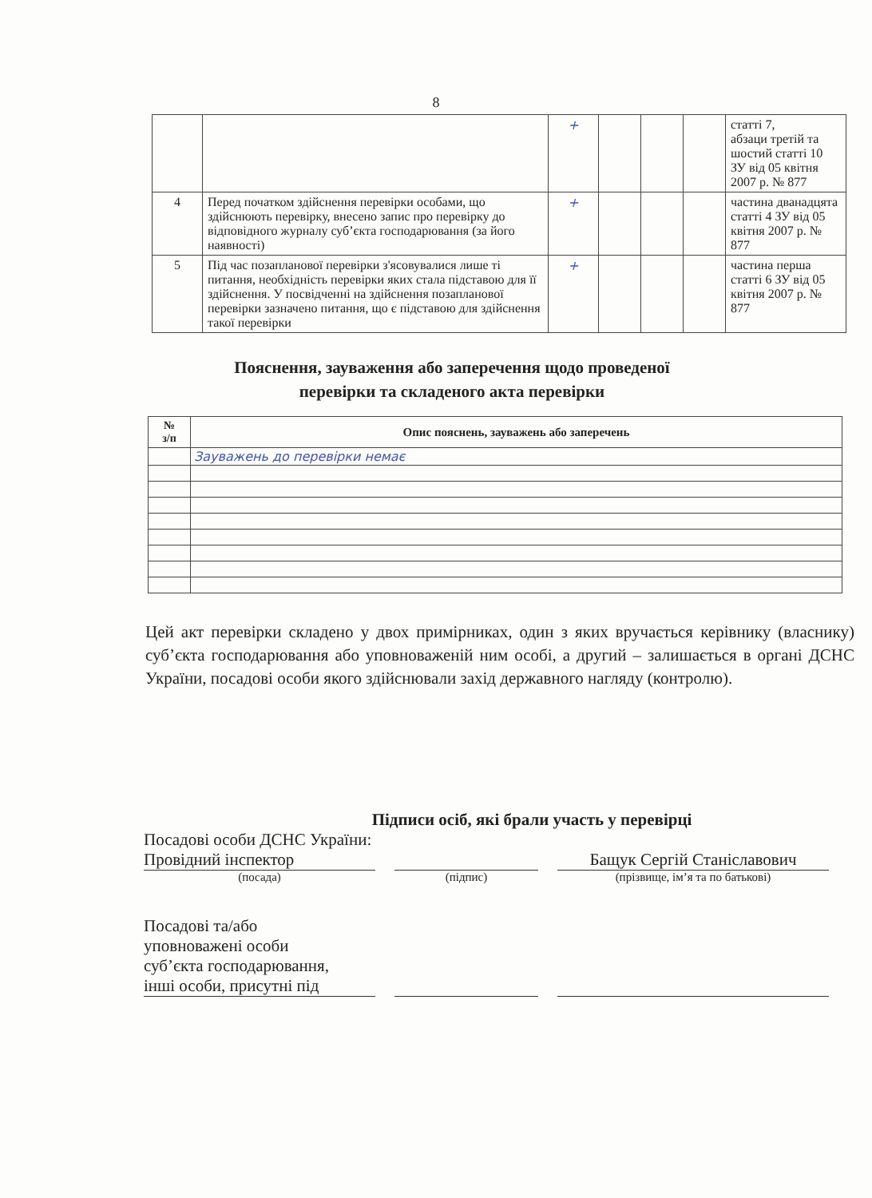8
| | | + | | | | статті 7, абзаци третій та шостий статті 10 ЗУ від 05 квітня 2007 р. № 877 |
| 4 | Перед початком здійснення перевірки особами, що здійснюють перевірку, внесено запис про перевірку до відповідного журналу суб’єкта господарювання (за його наявності) | + | | | | частина дванадцята статті 4 ЗУ від 05 квітня 2007 р. № 877 |
| 5 | Під час позапланової перевірки з'ясовувалися лише ті питання, необхідність перевірки яких стала підставою для її здійснення. У посвідченні на здійснення позапланової перевірки зазначено питання, що є підставою для здійснення такої перевірки | + | | | | частина перша статті 6 ЗУ від 05 квітня 2007 р. № 877 |
Пояснення, зауваження або заперечення щодо проведеної
перевірки та складеного акта перевірки
| № з/п | Опис пояснень, зауважень або заперечень |
| --- | --- |
| | Зауважень до перевірки немає |
Цей акт перевірки складено у двох примірниках, один з яких вручається керівнику (власнику) суб’єкта господарювання або уповноваженій ним особі, а другий – залишається в органі ДСНС України, посадові особи якого здійснювали захід державного нагляду (контролю).
Підписи осіб, які брали участь у перевірці
Посадові особи ДСНС України:
Провідний інспектор
(посада)
(підпис)
Бащук Сергій Станіславович
(прізвище, ім’я та по батькові)
Посадові та/або
уповноважені особи
суб’єкта господарювання,
інші особи, присутні під